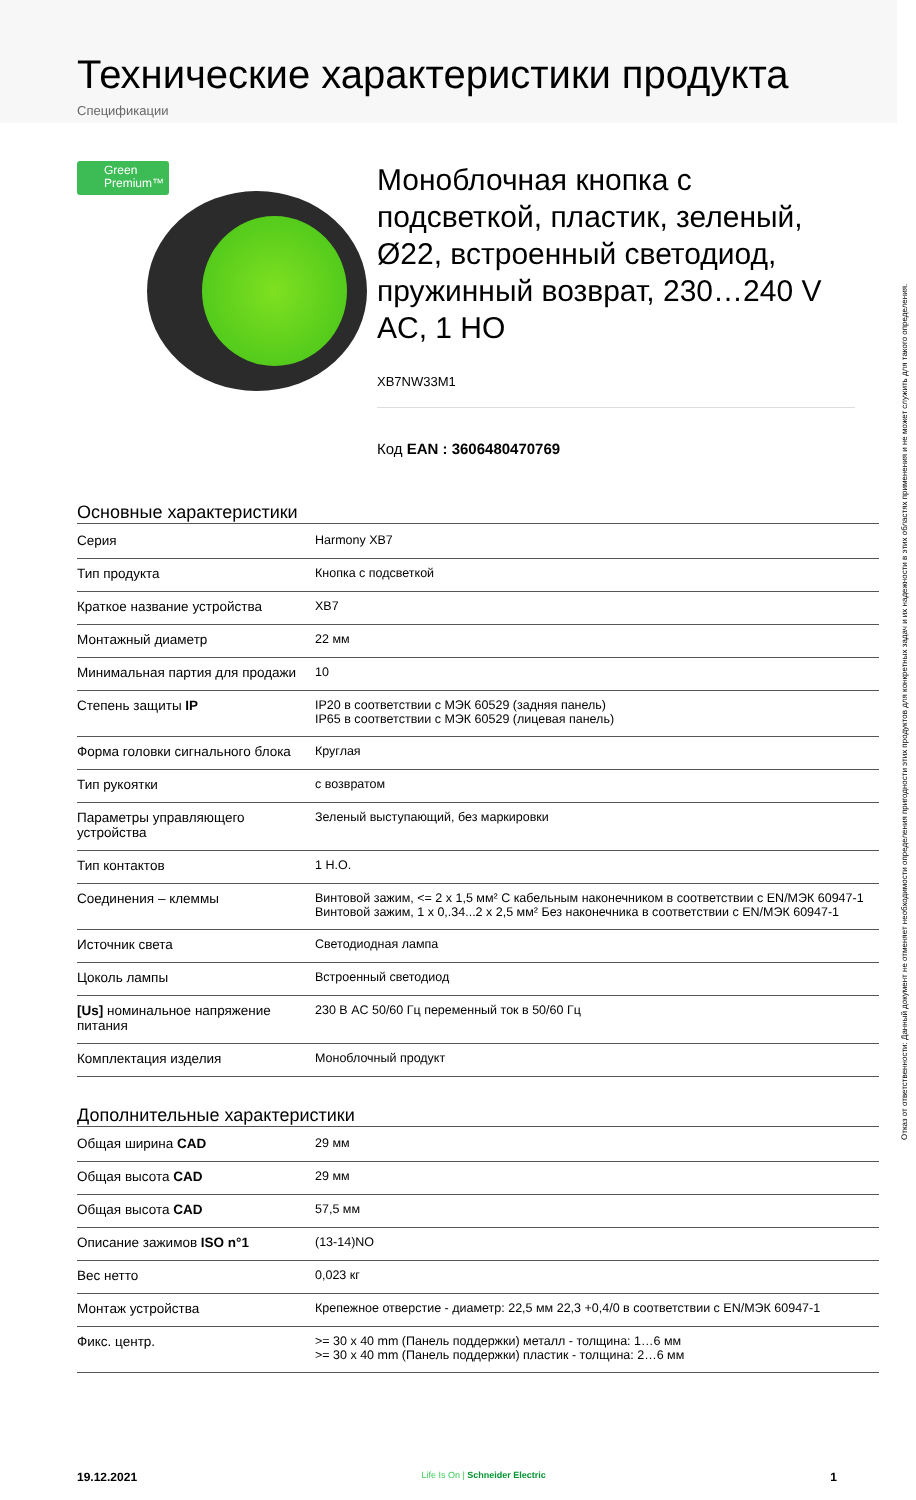Технические характеристики продукта
Спецификации
Отказ от ответственности: Данный документ не отменяет необходимости определения пригодности этих продуктов для конкретных задач и их надежности в этих областях применения и не может служить для такого определения.
Green Premium™
Моноблочная кнопка с подсветкой, пластик, зеленый, Ø22, встроенный светодиод, пружинный возврат, 230…240 V AC, 1 НО
XB7NW33M1
Код EAN : 3606480470769
Основные характеристики
| Серия | Harmony XB7 |
| Тип продукта | Кнопка с подсветкой |
| Краткое название устройства | XB7 |
| Монтажный диаметр | 22 мм |
| Минимальная партия для продажи | 10 |
| Степень защиты IP | IP20 в соответствии с МЭК 60529 (задняя панель) IP65 в соответствии с МЭК 60529 (лицевая панель) |
| Форма головки сигнального блока | Круглая |
| Тип рукоятки | с возвратом |
| Параметры управляющего устройства | Зеленый выступающий, без маркировки |
| Тип контактов | 1 Н.О. |
| Соединения – клеммы | Винтовой зажим, <= 2 x 1,5 мм² С кабельным наконечником в соответствии с EN/МЭК 60947-1 Винтовой зажим, 1 x 0,.34...2 x 2,5 мм² Без наконечника в соответствии с EN/МЭК 60947-1 |
| Источник света | Светодиодная лампа |
| Цоколь лампы | Встроенный светодиод |
| [Us] номинальное напряжение питания | 230 В AC 50/60 Гц переменный ток в 50/60 Гц |
| Комплектация изделия | Моноблочный продукт |
Дополнительные характеристики
| Общая ширина CAD | 29 мм |
| Общая высота CAD | 29 мм |
| Общая высота CAD | 57,5 мм |
| Описание зажимов ISO n°1 | (13-14)NO |
| Вес нетто | 0,023 кг |
| Монтаж устройства | Крепежное отверстие - диаметр: 22,5 мм 22,3 +0,4/0 в соответствии с EN/МЭК 60947-1 |
| Фикс. центр. | >= 30 x 40 mm (Панель поддержки) металл - толщина: 1…6 мм >= 30 x 40 mm (Панель поддержки) пластик - толщина: 2…6 мм |
19.12.2021 Life Is On | Schneider Electric 1